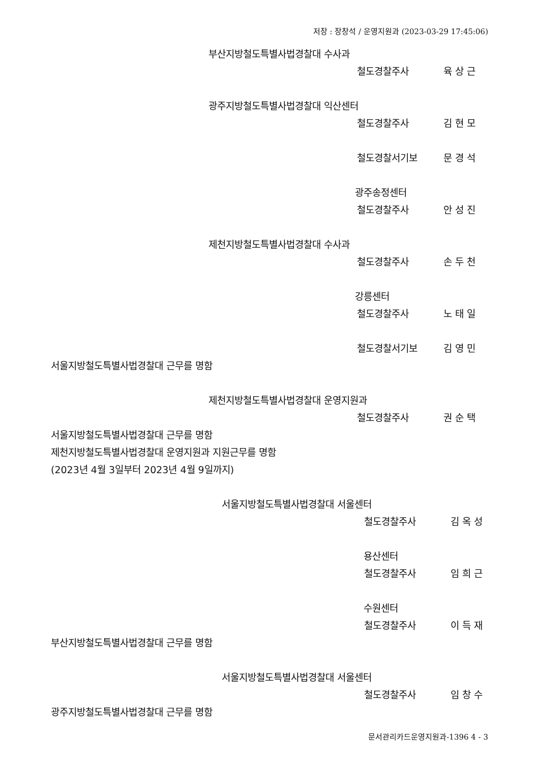저장 : 장창석 / 운영지원과 (2023-03-29 17:45:06)
부산지방철도특별사법경찰대 수사과
철도경찰주사 육 상 근
광주지방철도특별사법경찰대 익산센터
철도경찰주사 김 현 모
철도경찰서기보 문 경 석
광주송정센터
철도경찰주사 안 성 진
제천지방철도특별사법경찰대 수사과
철도경찰주사 손 두 천
강릉센터
철도경찰주사 노 태 일
철도경찰서기보 김 영 민
서울지방철도특별사법경찰대 근무를 명함
제천지방철도특별사법경찰대 운영지원과
철도경찰주사 권 순 택
서울지방철도특별사법경찰대 근무를 명함
제천지방철도특별사법경찰대 운영지원과 지원근무를 명함
(2023년 4월 3일부터 2023년 4월 9일까지)
서울지방철도특별사법경찰대 서울센터
철도경찰주사 김 옥 성
용산센터
철도경찰주사 임 희 근
수원센터
철도경찰주사 이 득 재
부산지방철도특별사법경찰대 근무를 명함
서울지방철도특별사법경찰대 서울센터
철도경찰주사 임 창 수
광주지방철도특별사법경찰대 근무를 명함
문서관리카드운영지원과-1396 4 - 3